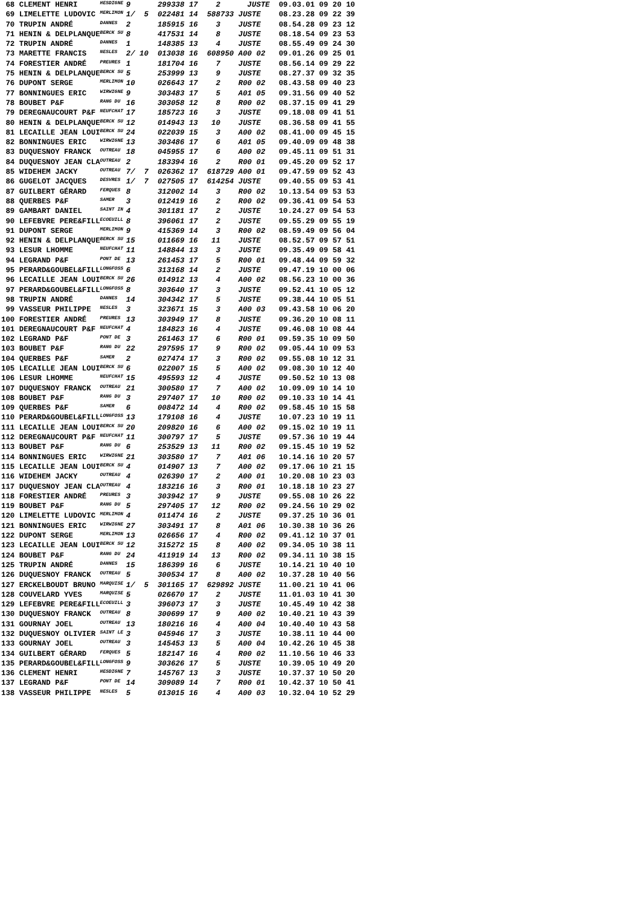| 68 CLEMENT HENRI | HESDIGNE | 9 | 299338 17 2 JUSTE | 09.03.01 09 20 10 |
| 69 LIMELETTE LUDOVIC | MERLIMON | 1/ 5 | 022481 14 588733 JUSTE | 08.23.28 09 22 39 |
| 70 TRUPIN ANDRÉ | DANNES | 2 | 185915 16 3 JUSTE | 08.54.28 09 23 12 |
| 71 HENIN & DELPLANQUE | BERCK SU | 8 | 417531 14 8 JUSTE | 08.18.54 09 23 53 |
| 72 TRUPIN ANDRÉ | DANNES | 1 | 148385 13 4 JUSTE | 08.55.49 09 24 30 |
| 73 MARETTE FRANCIS | NESLES | 2/ 10 | 013038 16 608950 A00 02 | 09.01.26 09 25 01 |
| 74 FORESTIER ANDRÉ | PREURES | 1 | 181704 16 7 JUSTE | 08.56.14 09 29 22 |
| 75 HENIN & DELPLANQUE | BERCK SU | 5 | 253999 13 9 JUSTE | 08.27.37 09 32 35 |
| 76 DUPONT SERGE | MERLIMON | 10 | 026643 17 2 R00 02 | 08.43.58 09 40 23 |
| 77 BONNINGUES ERIC | WIRWIGNE | 9 | 303483 17 5 A01 05 | 09.31.56 09 40 52 |
| 78 BOUBET P&F | RANG DU | 16 | 303058 12 8 R00 02 | 08.37.15 09 41 29 |
| 79 DEREGNAUCOURT P&F | NEUFCHAT | 17 | 185723 16 3 JUSTE | 09.18.08 09 41 51 |
| 80 HENIN & DELPLANQUE | BERCK SU | 12 | 014943 13 10 JUSTE | 08.36.58 09 41 55 |
| 81 LECAILLE JEAN LOUI | BERCK SU | 24 | 022039 15 3 A00 02 | 08.41.00 09 45 15 |
| 82 BONNINGUES ERIC | WIRWIGNE | 13 | 303486 17 6 A01 05 | 09.40.09 09 48 38 |
| 83 DUQUESNOY FRANCK | OUTREAU | 18 | 045955 17 6 A00 02 | 09.45.11 09 51 31 |
| 84 DUQUESNOY JEAN CLA | OUTREAU | 2 | 183394 16 2 R00 01 | 09.45.20 09 52 17 |
| 85 WIDEHEM JACKY | OUTREAU | 7/ 7 | 026362 17 618729 A00 01 | 09.47.59 09 52 43 |
| 86 GUGELOT JACQUES | DESVRES | 1/ 7 | 027505 17 614254 JUSTE | 09.40.55 09 53 41 |
| 87 GUILBERT GÉRARD | FERQUES | 8 | 312002 14 3 R00 02 | 10.13.54 09 53 53 |
| 88 QUERBES P&F | SAMER | 3 | 012419 16 2 R00 02 | 09.36.41 09 54 53 |
| 89 GAMBART DANIEL | SAINT IN | 4 | 301181 17 2 JUSTE | 10.24.27 09 54 53 |
| 90 LEFEBVRE PERE&FILL | ECOEUILL | 8 | 396061 17 2 JUSTE | 09.55.29 09 55 19 |
| 91 DUPONT SERGE | MERLIMON | 9 | 415369 14 3 R00 02 | 08.59.49 09 56 04 |
| 92 HENIN & DELPLANQUE | BERCK SU | 15 | 011669 16 11 JUSTE | 08.52.57 09 57 51 |
| 93 LESUR LHOMME | NEUFCHAT | 11 | 148844 13 3 JUSTE | 09.35.49 09 58 41 |
| 94 LEGRAND P&F | PONT DE | 13 | 261453 17 5 R00 01 | 09.48.44 09 59 32 |
| 95 PERARD&GOUBEL&FILL | LONGFOSS | 6 | 313168 14 2 JUSTE | 09.47.19 10 00 06 |
| 96 LECAILLE JEAN LOUI | BERCK SU | 26 | 014912 13 4 A00 02 | 08.56.23 10 00 36 |
| 97 PERARD&GOUBEL&FILL | LONGFOSS | 8 | 303640 17 3 JUSTE | 09.52.41 10 05 12 |
| 98 TRUPIN ANDRÉ | DANNES | 14 | 304342 17 5 JUSTE | 09.38.44 10 05 51 |
| 99 VASSEUR PHILIPPE | NESLES | 3 | 323671 15 3 A00 03 | 09.43.58 10 06 20 |
| 100 FORESTIER ANDRÉ | PREURES | 13 | 303949 17 8 JUSTE | 09.36.20 10 08 11 |
| 101 DEREGNAUCOURT P&F | NEUFCHAT | 4 | 184823 16 4 JUSTE | 09.46.08 10 08 44 |
| 102 LEGRAND P&F | PONT DE | 3 | 261463 17 6 R00 01 | 09.59.35 10 09 50 |
| 103 BOUBET P&F | RANG DU | 22 | 297595 17 9 R00 02 | 09.05.44 10 09 53 |
| 104 QUERBES P&F | SAMER | 2 | 027474 17 3 R00 02 | 09.55.08 10 12 31 |
| 105 LECAILLE JEAN LOUI | BERCK SU | 6 | 022007 15 5 A00 02 | 09.08.30 10 12 40 |
| 106 LESUR LHOMME | NEUFCHAT | 15 | 495593 12 4 JUSTE | 09.50.52 10 13 08 |
| 107 DUQUESNOY FRANCK | OUTREAU | 21 | 300580 17 7 A00 02 | 10.09.09 10 14 10 |
| 108 BOUBET P&F | RANG DU | 3 | 297407 17 10 R00 02 | 09.10.33 10 14 41 |
| 109 QUERBES P&F | SAMER | 6 | 008472 14 4 R00 02 | 09.58.45 10 15 58 |
| 110 PERARD&GOUBEL&FILL | LONGFOSS | 13 | 179108 16 4 JUSTE | 10.07.23 10 19 11 |
| 111 LECAILLE JEAN LOUI | BERCK SU | 20 | 209820 16 6 A00 02 | 09.15.02 10 19 11 |
| 112 DEREGNAUCOURT P&F | NEUFCHAT | 11 | 300797 17 5 JUSTE | 09.57.36 10 19 44 |
| 113 BOUBET P&F | RANG DU | 6 | 253529 13 11 R00 02 | 09.15.45 10 19 52 |
| 114 BONNINGUES ERIC | WIRWIGNE | 21 | 303580 17 7 A01 06 | 10.14.16 10 20 57 |
| 115 LECAILLE JEAN LOUI | BERCK SU | 4 | 014907 13 7 A00 02 | 09.17.06 10 21 15 |
| 116 WIDEHEM JACKY | OUTREAU | 4 | 026390 17 2 A00 01 | 10.20.08 10 23 03 |
| 117 DUQUESNOY JEAN CLA | OUTREAU | 4 | 183216 16 3 R00 01 | 10.18.18 10 23 27 |
| 118 FORESTIER ANDRÉ | PREURES | 3 | 303942 17 9 JUSTE | 09.55.08 10 26 22 |
| 119 BOUBET P&F | RANG DU | 5 | 297405 17 12 R00 02 | 09.24.56 10 29 02 |
| 120 LIMELETTE LUDOVIC | MERLIMON | 4 | 011474 16 2 JUSTE | 09.37.25 10 36 01 |
| 121 BONNINGUES ERIC | WIRWIGNE | 27 | 303491 17 8 A01 06 | 10.30.38 10 36 26 |
| 122 DUPONT SERGE | MERLIMON | 13 | 026656 17 4 R00 02 | 09.41.12 10 37 01 |
| 123 LECAILLE JEAN LOUI | BERCK SU | 12 | 315272 15 8 A00 02 | 09.34.05 10 38 11 |
| 124 BOUBET P&F | RANG DU | 24 | 411919 14 13 R00 02 | 09.34.11 10 38 15 |
| 125 TRUPIN ANDRÉ | DANNES | 15 | 186399 16 6 JUSTE | 10.14.21 10 40 10 |
| 126 DUQUESNOY FRANCK | OUTREAU | 5 | 300534 17 8 A00 02 | 10.37.28 10 40 56 |
| 127 ERCKELBOUDT BRUNO | MARQUISE | 1/ 5 | 301165 17 629892 JUSTE | 11.00.21 10 41 06 |
| 128 COUVELARD YVES | MARQUISE | 5 | 026670 17 2 JUSTE | 11.01.03 10 41 30 |
| 129 LEFEBVRE PERE&FILL | ECOEUILL | 3 | 396073 17 3 JUSTE | 10.45.49 10 42 38 |
| 130 DUQUESNOY FRANCK | OUTREAU | 8 | 300699 17 9 A00 02 | 10.40.21 10 43 39 |
| 131 GOURNAY JOEL | OUTREAU | 13 | 180216 16 4 A00 04 | 10.40.40 10 43 58 |
| 132 DUQUESNOY OLIVIER | SAINT LE | 3 | 045946 17 3 JUSTE | 10.38.11 10 44 00 |
| 133 GOURNAY JOEL | OUTREAU | 3 | 145453 13 5 A00 04 | 10.42.26 10 45 38 |
| 134 GUILBERT GÉRARD | FERQUES | 5 | 182147 16 4 R00 02 | 11.10.56 10 46 33 |
| 135 PERARD&GOUBEL&FILL | LONGFOSS | 9 | 303626 17 5 JUSTE | 10.39.05 10 49 20 |
| 136 CLEMENT HENRI | HESDIGNE | 7 | 145767 13 3 JUSTE | 10.37.37 10 50 20 |
| 137 LEGRAND P&F | PONT DE | 14 | 309089 14 7 R00 01 | 10.42.37 10 50 41 |
| 138 VASSEUR PHILIPPE | NESLES | 5 | 013015 16 4 A00 03 | 10.32.04 10 52 29 |